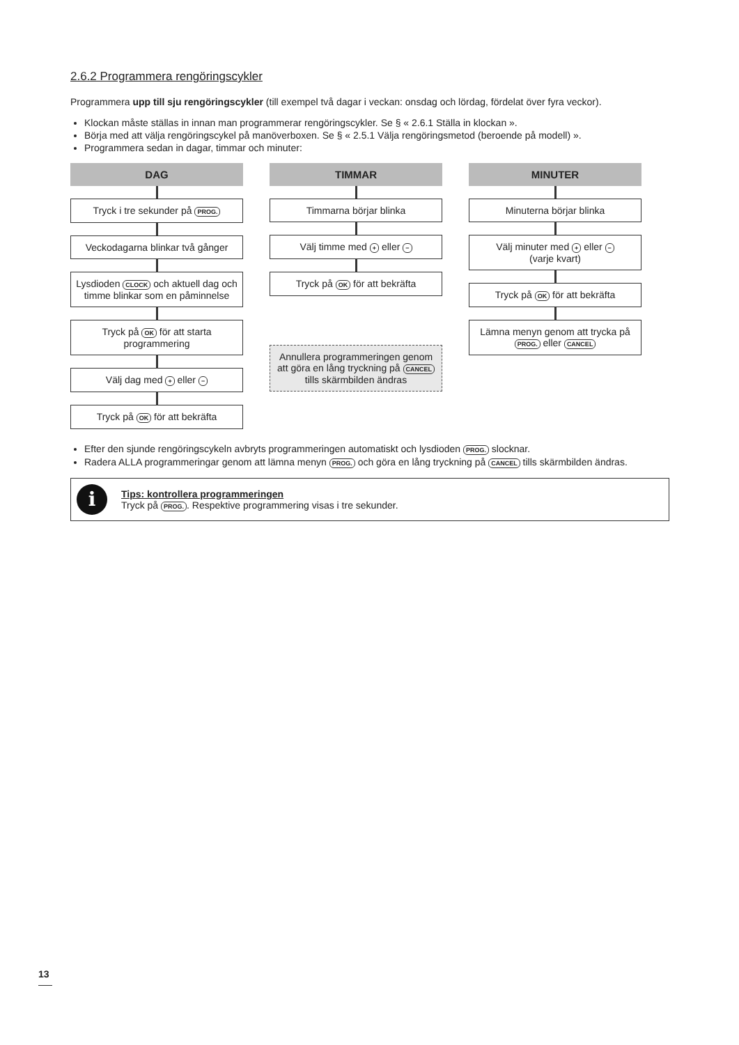2.6.2 Programmera rengöringscykler
Programmera upp till sju rengöringscykler (till exempel två dagar i veckan: onsdag och lördag, fördelat över fyra veckor).
Klockan måste ställas in innan man programmerar rengöringscykler. Se § « 2.6.1 Ställa in klockan ».
Börja med att välja rengöringscykel på manöverboxen. Se § « 2.5.1 Välja rengöringsmetod (beroende på modell) ».
Programmera sedan in dagar, timmar och minuter:
DAG
Tryck i tre sekunder på PROG.
Veckodagarna blinkar två gånger
Lysdioden CLOCK och aktuell dag och timme blinkar som en påminnelse
Tryck på OK för att starta programmering
Välj dag med + eller −
Tryck på OK för att bekräfta
TIMMAR
Timmarna börjar blinka
Välj timme med + eller −
Tryck på OK för att bekräfta
Annullera programmeringen genom att göra en lång tryckning på CANCEL tills skärmbilden ändras
MINUTER
Minuterna börjar blinka
Välj minuter med + eller −
(varje kvart)
Tryck på OK för att bekräfta
Lämna menyn genom att trycka på
PROG. eller CANCEL
Efter den sjunde rengöringscykeln avbryts programmeringen automatiskt och lysdioden PROG. slocknar.
Radera ALLA programmeringar genom att lämna menyn PROG. och göra en lång tryckning på CANCEL tills skärmbilden ändras.
i
Tips: kontrollera programmeringen
Tryck på PROG.. Respektive programmering visas i tre sekunder.
13